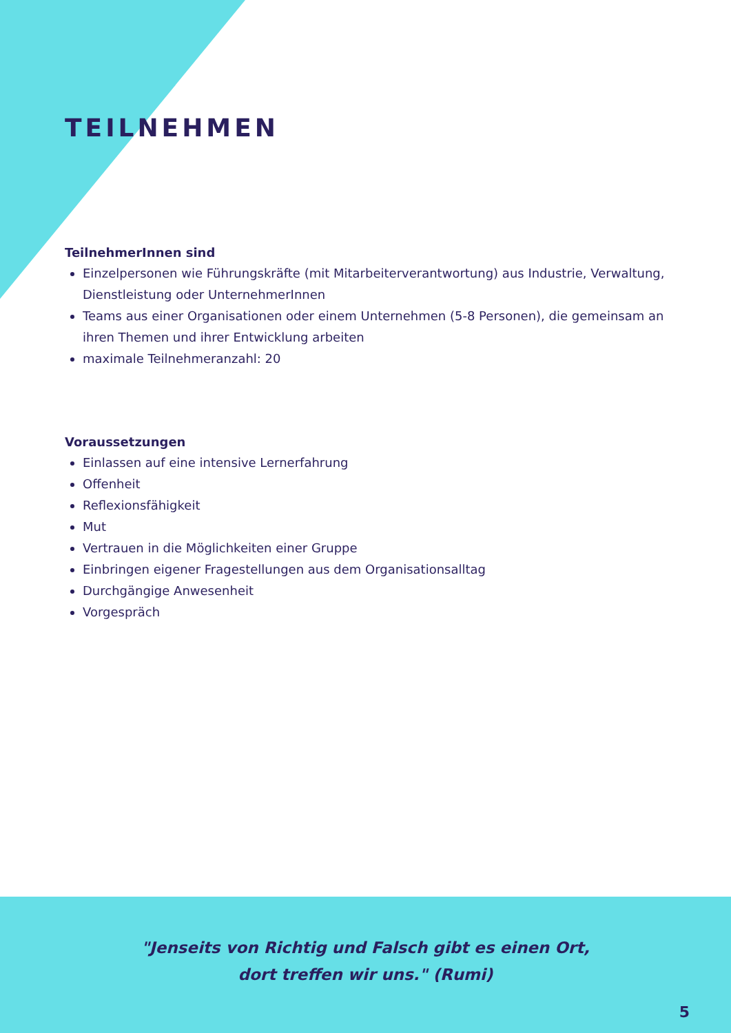TEILNEHMEN
TeilnehmerInnen sind
Einzelpersonen wie Führungskräfte (mit Mitarbeiterverantwortung) aus Industrie, Verwaltung, Dienstleistung oder UnternehmerInnen
Teams aus einer Organisationen oder einem Unternehmen (5-8 Personen), die gemeinsam an ihren Themen und ihrer Entwicklung arbeiten
maximale Teilnehmeranzahl: 20
Voraussetzungen
Einlassen auf eine intensive Lernerfahrung
Offenheit
Reflexionsfähigkeit
Mut
Vertrauen in die Möglichkeiten einer Gruppe
Einbringen eigener Fragestellungen aus dem Organisationsalltag
Durchgängige Anwesenheit
Vorgespräch
"Jenseits von Richtig und Falsch gibt es einen Ort,
dort treffen wir uns." (Rumi)
5